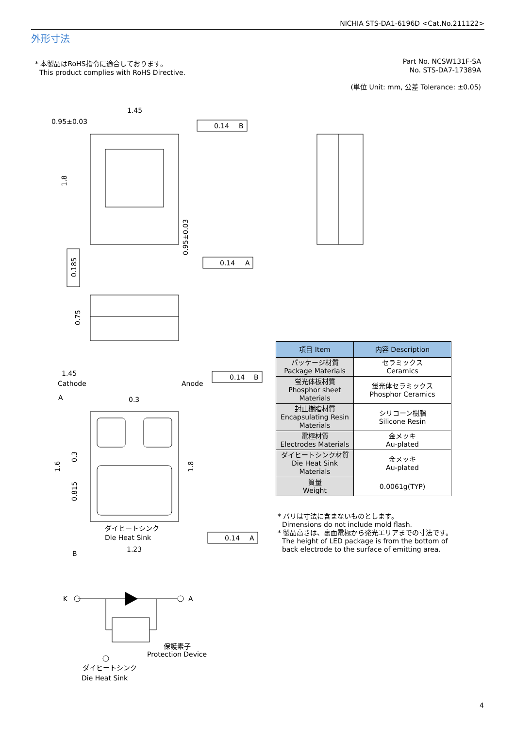NICHIA STS-DA1-6196D <Cat.No.211122>
外形寸法
* 本製品はRoHS指令に適合しております。
This product complies with RoHS Directive.
Part No. NCSW131F-SA
No. STS-DA7-17389A
(単位 Unit: mm, 公差 Tolerance: ±0.05)
1.45
0.95±0.03
0.14
B
0.14
A
0.14
B
0.14
A
1.45
Cathode
Anode
0.3
A
B
ダイヒートシンク
Die Heat Sink
1.23
K
A
保護素子
Protection Device
ダイヒートシンク
Die Heat Sink
1.8
0.185
0.75
0.95±0.03
1.6
0.3
0.815
1.8
| 項目 Item | 内容 Description |
| --- | --- |
| パッケージ材質 Package Materials | セラミックス Ceramics |
| 蛍光体板材質 Phosphor sheet Materials | 蛍光体セラミックス Phosphor Ceramics |
| 封止樹脂材質 Encapsulating Resin Materials | シリコーン樹脂 Silicone Resin |
| 電極材質 Electrodes Materials | 金メッキ Au-plated |
| ダイヒートシンク材質 Die Heat Sink Materials | 金メッキ Au-plated |
| 質量 Weight | 0.0061g(TYP) |
* バリは寸法に含まないものとします。
Dimensions do not include mold flash.
* 製品高さは、裏面電極から発光エリアまでの寸法です。
The height of LED package is from the bottom of
back electrode to the surface of emitting area.
4